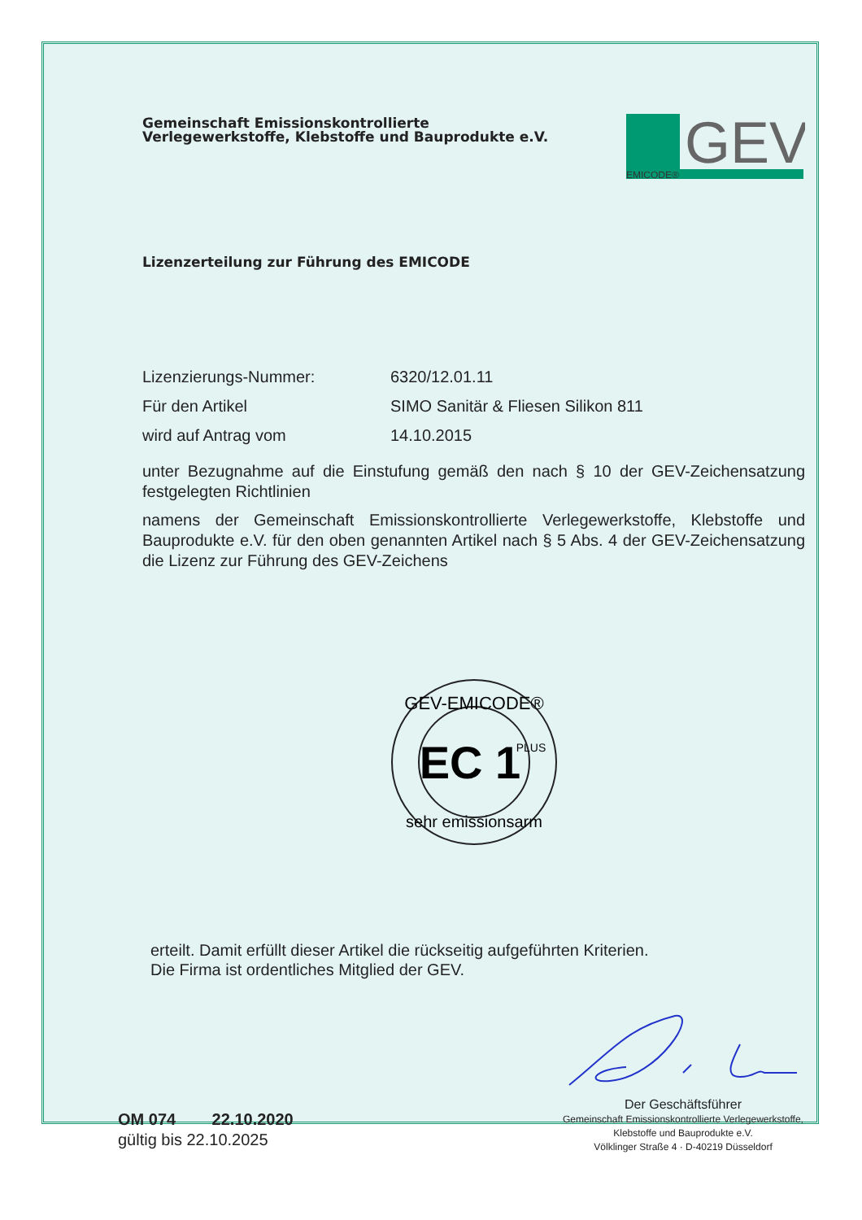Gemeinschaft Emissionskontrollierte
Verlegewerkstoffe, Klebstoffe und Bauprodukte e.V.
GEV
EMICODE®
Lizenzerteilung zur Führung des EMICODE
Lizenzierungs-Nummer: 6320/12.01.11
Für den Artikel SIMO Sanitär & Fliesen Silikon 811
wird auf Antrag vom 14.10.2015
unter Bezugnahme auf die Einstufung gemäß den nach § 10 der GEV-Zeichensatzung festgelegten Richtlinien
namens der Gemeinschaft Emissionskontrollierte Verlegewerkstoffe, Klebstoffe und Bauprodukte e.V. für den oben genannten Artikel nach § 5 Abs. 4 der GEV-Zeichensatzung die Lizenz zur Führung des GEV-Zeichens
GEV-EMICODE®
EC 1
PLUS
sehr emissionsarm
erteilt. Damit erfüllt dieser Artikel die rückseitig aufgeführten Kriterien.
Die Firma ist ordentliches Mitglied der GEV.
OM 074 22.10.2020
gültig bis 22.10.2025
Der Geschäftsführer
Gemeinschaft Emissionskontrollierte Verlegewerkstoffe,
Klebstoffe und Bauprodukte e.V.
Völklinger Straße 4 · D-40219 Düsseldorf